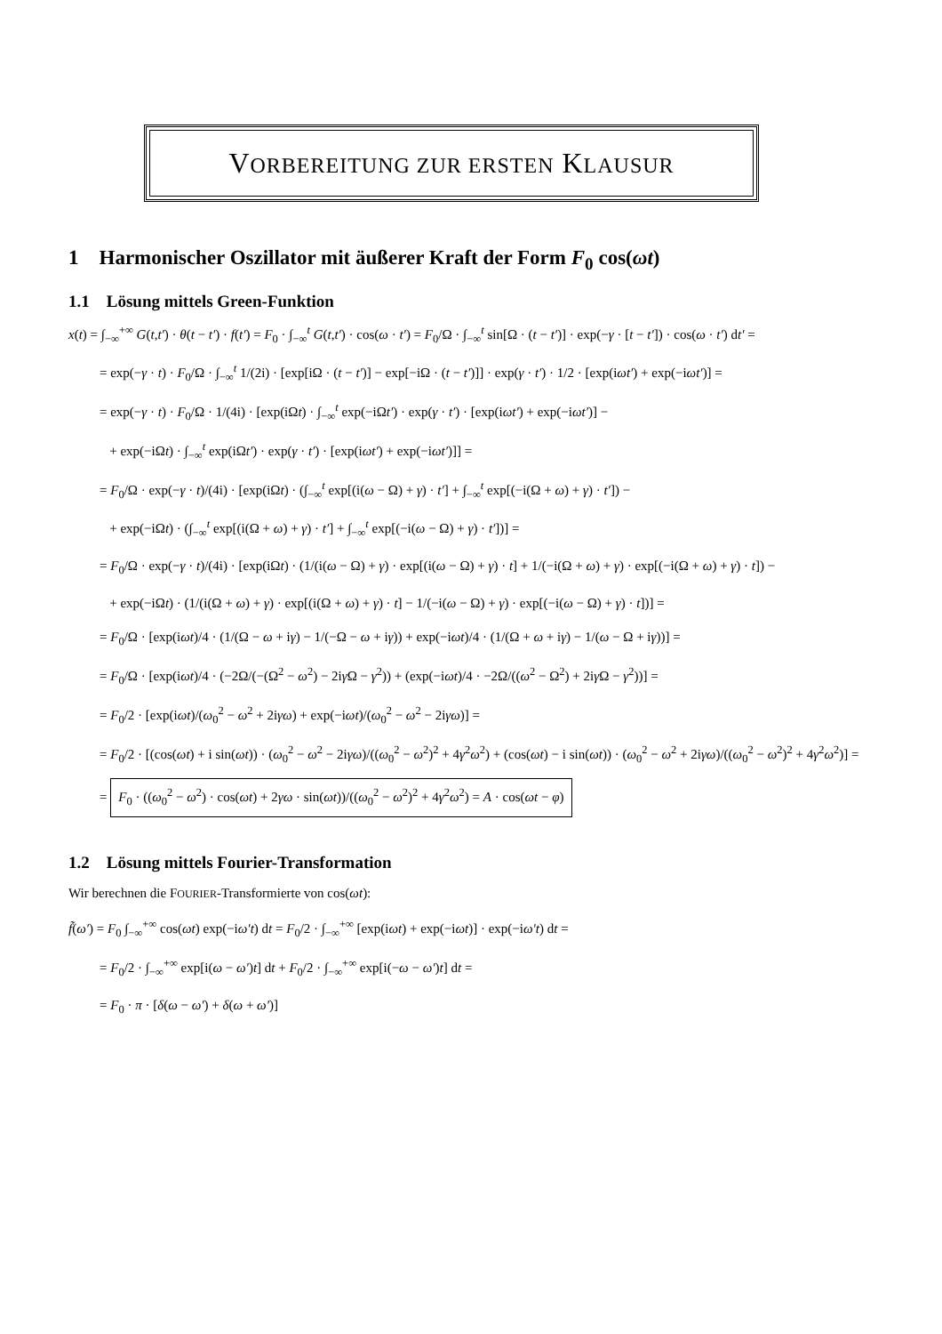VORBEREITUNG ZUR ERSTEN KLAUSUR
1 Harmonischer Oszillator mit äußerer Kraft der Form F<sub>0</sub> cos(ωt)
1.1 Lösung mittels Green-Funktion
x(t) = ∫<sub>−∞</sub><sup>+∞</sup> G(t,t′) · θ(t − t′) · f(t′) = F<sub>0</sub> · ∫<sub>−∞</sub><sup>t</sup> G(t,t′) · cos(ω · t′) = F<sub>0</sub>/Ω · ∫<sub>−∞</sub><sup>t</sup> sin[Ω · (t − t′)] · exp(−γ · [t − t′]) · cos(ω · t′) dt′ =
= exp(−γ · t) · F<sub>0</sub>/Ω · ∫<sub>−∞</sub><sup>t</sup> 1/(2i) · [exp[iΩ · (t − t′)] − exp[−iΩ · (t − t′)]] · exp(γ · t′) · 1/2 · [exp(iωt′) + exp(−iωt′)] =
= exp(−γ · t) · F<sub>0</sub>/Ω · 1/(4i) · [exp(iΩt) · ∫<sub>−∞</sub><sup>t</sup> exp(−iΩt′) · exp(γ · t′) · [exp(iωt′) + exp(−iωt′)] −
+ exp(−iΩt) · ∫<sub>−∞</sub><sup>t</sup> exp(iΩt′) · exp(γ · t′) · [exp(iωt′) + exp(−iωt′)]] =
= F<sub>0</sub>/Ω · exp(−γ · t)/(4i) · [exp(iΩt) · (∫<sub>−∞</sub><sup>t</sup> exp[(i(ω − Ω) + γ) · t′] + ∫<sub>−∞</sub><sup>t</sup> exp[(−i(Ω + ω) + γ) · t′]) −
+ exp(−iΩt) · (∫<sub>−∞</sub><sup>t</sup> exp[(i(Ω + ω) + γ) · t′] + ∫<sub>−∞</sub><sup>t</sup> exp[(−i(ω − Ω) + γ) · t′])] =
= F<sub>0</sub>/Ω · exp(−γ · t)/(4i) · [exp(iΩt) · (1/(i(ω − Ω) + γ) · exp[(i(ω − Ω) + γ) · t] + 1/(−i(Ω + ω) + γ) · exp[(−i(Ω + ω) + γ) · t]) −
+ exp(−iΩt) · (1/(i(Ω + ω) + γ) · exp[(i(Ω + ω) + γ) · t] − 1/(−i(ω − Ω) + γ) · exp[(−i(ω − Ω) + γ) · t])] =
= F<sub>0</sub>/Ω · [exp(iωt)/4 · (1/(Ω − ω + iγ) − 1/(−Ω − ω + iγ)) + exp(−iωt)/4 · (1/(Ω + ω + iγ) − 1/(ω − Ω + iγ))] =
= F<sub>0</sub>/Ω · [exp(iωt)/4 · (−2Ω/(−(Ω<sup>2</sup> − ω<sup>2</sup>) − 2iγ Ω − γ<sup>2</sup>)) + (exp(−iωt)/4 · −2Ω/((ω<sup>2</sup> − Ω<sup>2</sup>) + 2iγ Ω − γ<sup>2</sup>))] =
= F<sub>0</sub>/2 · [exp(iωt)/(ω<sub>0</sub><sup>2</sup> − ω<sup>2</sup> + 2iγω) + exp(−iωt)/(ω<sub>0</sub><sup>2</sup> − ω<sup>2</sup> − 2iγω)] =
= F<sub>0</sub>/2 · [(cos(ωt) + i sin(ωt)) · (ω<sub>0</sub><sup>2</sup> − ω<sup>2</sup> − 2iγω)/((ω<sub>0</sub><sup>2</sup> − ω<sup>2</sup>)<sup>2</sup> + 4γ<sup>2</sup>ω<sup>2</sup>) + (cos(ωt) − i sin(ωt)) · (ω<sub>0</sub><sup>2</sup> − ω<sup>2</sup> + 2iγω)/((ω<sub>0</sub><sup>2</sup> − ω<sup>2</sup>)<sup>2</sup> + 4γ<sup>2</sup>ω<sup>2</sup>)] =
= F<sub>0</sub> · ((ω<sub>0</sub><sup>2</sup> − ω<sup>2</sup>) · cos(ωt) + 2γω · sin(ωt))/((ω<sub>0</sub><sup>2</sup> − ω<sup>2</sup>)<sup>2</sup> + 4γ<sup>2</sup>ω<sup>2</sup>) = A · cos(ωt − φ)
1.2 Lösung mittels Fourier-Transformation
Wir berechnen die FOURIER-Transformierte von cos(ωt):
f̃(ω′) = F<sub>0</sub> ∫<sub>−∞</sub><sup>+∞</sup> cos(ωt) exp(−iω′t) dt = F<sub>0</sub>/2 · ∫<sub>−∞</sub><sup>+∞</sup> [exp(iωt) + exp(−iωt)] · exp(−iω′t) dt =
= F<sub>0</sub>/2 · ∫<sub>−∞</sub><sup>+∞</sup> exp[i(ω − ω′)t] dt + F<sub>0</sub>/2 · ∫<sub>−∞</sub><sup>+∞</sup> exp[i(−ω − ω′)t] dt =
= F<sub>0</sub> · π · [δ(ω − ω′) + δ(ω + ω′)]